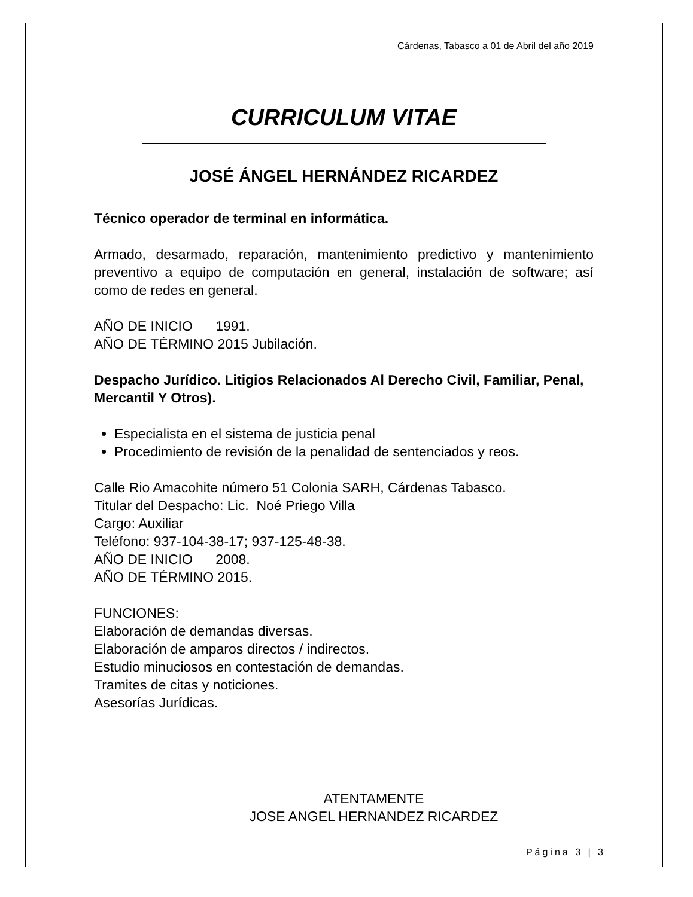Cárdenas, Tabasco a 01 de Abril del año 2019
CURRICULUM VITAE
JOSÉ ÁNGEL HERNÁNDEZ RICARDEZ
Técnico operador de terminal en informática.
Armado, desarmado, reparación, mantenimiento predictivo y mantenimiento preventivo a equipo de computación en general, instalación de software; así como de redes en general.
AÑO DE INICIO 1991.
AÑO DE TÉRMINO 2015 Jubilación.
Despacho Jurídico. Litigios Relacionados Al Derecho Civil, Familiar, Penal, Mercantil Y Otros).
Especialista en el sistema de justicia penal
Procedimiento de revisión de la penalidad de sentenciados y reos.
Calle Rio Amacohite número 51 Colonia SARH, Cárdenas Tabasco.
Titular del Despacho: Lic. Noé Priego Villa
Cargo: Auxiliar
Teléfono: 937-104-38-17; 937-125-48-38.
AÑO DE INICIO 2008.
AÑO DE TÉRMINO 2015.
FUNCIONES:
Elaboración de demandas diversas.
Elaboración de amparos directos / indirectos.
Estudio minuciosos en contestación de demandas.
Tramites de citas y noticiones.
Asesorías Jurídicas.
ATENTAMENTE
JOSE ANGEL HERNANDEZ RICARDEZ
Página 3 | 3